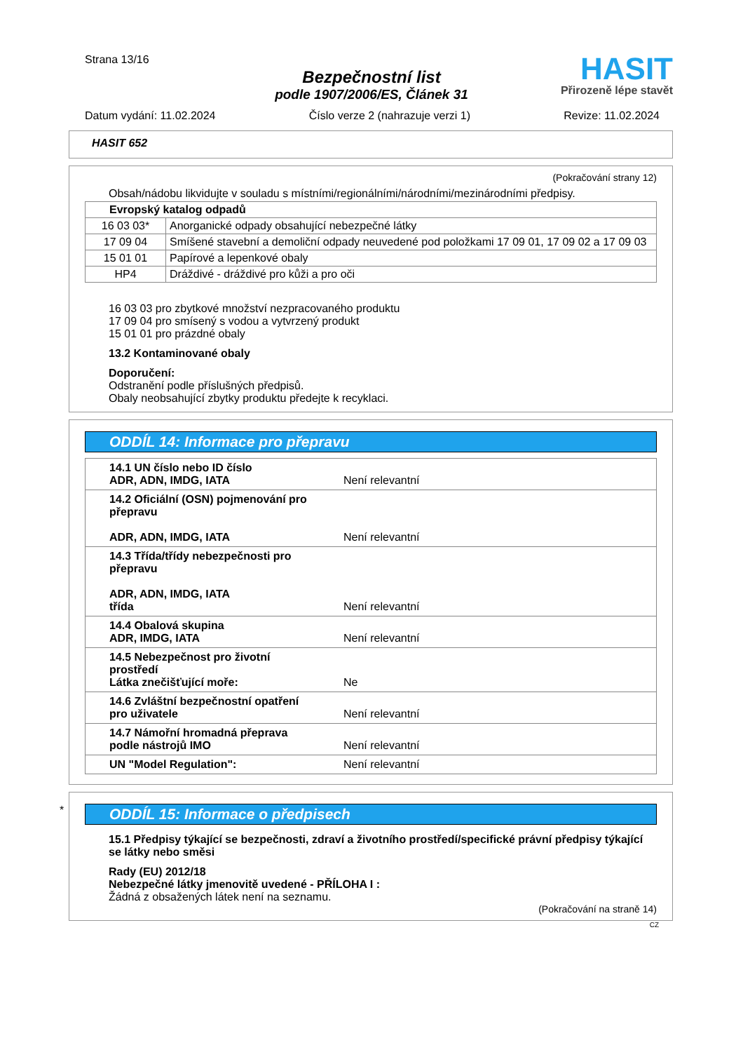Strana 13/16
Bezpečnostní list
podle 1907/2006/ES, Článek 31
HASIT
Přirozeně lépe stavět
Datum vydání: 11.02.2024 Číslo verze 2 (nahrazuje verzi 1) Revize: 11.02.2024
HASIT 652
(Pokračování strany 12)
Obsah/nádobu likvidujte v souladu s místními/regionálními/národními/mezinárodními předpisy.
| Evropský katalog odpadů | |
| 16 03 03* | Anorganické odpady obsahující nebezpečné látky |
| 17 09 04 | Smíšené stavební a demoliční odpady neuvedené pod položkami 17 09 01, 17 09 02 a 17 09 03 |
| 15 01 01 | Papírové a lepenkové obaly |
| HP4 | Dráždivé - dráždivé pro kůži a pro oči |
16 03 03 pro zbytkové množství nezpracovaného produktu
17 09 04 pro smísený s vodou a vytvrzený produkt
15 01 01 pro prázdné obaly
13.2 Kontaminované obaly
Doporučení:
Odstranění podle příslušných předpisů.
Obaly neobsahující zbytky produktu předejte k recyklaci.
ODDÍL 14: Informace pro přepravu
| 14.1 UN číslo nebo ID číslo ADR, ADN, IMDG, IATA | Není relevantní |
| 14.2 Oficiální (OSN) pojmenování pro přepravu ADR, ADN, IMDG, IATA | Není relevantní |
| 14.3 Třída/třídy nebezpečnosti pro přepravu ADR, ADN, IMDG, IATA třída | Není relevantní |
| 14.4 Obalová skupina ADR, IMDG, IATA | Není relevantní |
| 14.5 Nebezpečnost pro životní prostředí Látka znečišťující moře: | Ne |
| 14.6 Zvláštní bezpečnostní opatření pro uživatele | Není relevantní |
| 14.7 Námořní hromadná přeprava podle nástrojů IMO | Není relevantní |
| UN "Model Regulation": | Není relevantní |
*
ODDÍL 15: Informace o předpisech
15.1 Předpisy týkající se bezpečnosti, zdraví a životního prostředí/specifické právní předpisy týkající se látky nebo směsi
Rady (EU) 2012/18
Nebezpečné látky jmenovitě uvedené - PŘÍLOHA I :
Žádná z obsažených látek není na seznamu.
(Pokračování na straně 14)
CZ